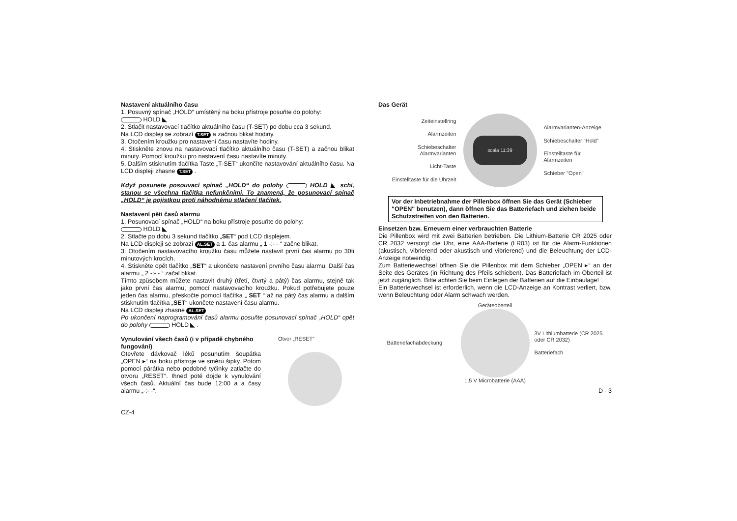Nastavení aktuálního času
1. Posuvný spínač „HOLD“ umístěný na boku přístroje posuňte do polohy:
HOLD ◣
2. Stlačit nastavovací tlačítko aktuálního času (T-SET) po dobu cca 3 sekund.
Na LCD displeji se zobrazí T.SET a začnou blikat hodiny.
3. Otočením kroužku pro nastavení času nastavíte hodiny.
4. Stiskněte znovu na nastavovací tlačítko aktuálního času (T-SET) a začnou blikat minuty. Pomocí kroužku pro nastavení času nastavíte minuty.
5. Dalším stisknutím tlačítka Taste „T-SET“ ukončíte nastavování aktuálního času. Na LCD displeji zhasne T.SET .
Když posunete posouvací spínač „HOLD“ do polohy HOLD ◣ schi, stanou se všechna tlačítka nefunkčními. To znamená, že posunovací spínač „HOLD“ je pojistkou proti náhodnému stlačení tlačítek.
Nastavení pěti časů alarmu
1. Posunovací spínač „HOLD“ na boku přístroje posuňte do polohy:
HOLD ◣
2. Stlačte po dobu 3 sekund tlačítko „SET“ pod LCD displejem.
Na LCD displeji se zobrazí AL.SET a 1. čas alarmu „ 1 -:- - “ začne blikat.
3. Otočením nastavovacího kroužku času můžete nastavit první čas alarmu po 30ti minutových krocích.
4. Stiskněte opět tlačítko „SET“ a ukončete nastavení prvního času alarmu. Další čas alarmu „ 2 -:- - “ začal blikat.
Tímto způsobem můžete nastavit druhý (třetí, čtvrtý a pátý) čas alarmu, stejně tak jako první čas alarmu, pomocí nastavovacího kroužku. Pokud potřebujete pouze jeden čas alarmu, přeskočte pomocí tlačítka „ SET “ až na pátý čas alarmu a dalším stisknutím tlačítka „SET“ ukončete nastavení času alarmu.
Na LCD displeji zhasne AL.SET
Po ukončení naprogramování časů alarmu posuňte posunovací spínač „HOLD“ opět do polohy HOLD ◣ .
Vynulování všech časů (i v případě chybného fungování)
Otevřete dávkovač léků posunutím šoupátka „OPEN ▸“ na boku přístroje ve směru šipky. Potom pomocí párátka nebo podobné tyčinky zatlačte do otvoru „RESET“. Ihned poté dojde k vynulování všech časů. Aktuální čas bude 12:00 a a časy alarmu „-:- -“.
Otvor „RESET“
CZ-4
Das Gerät
Zeiteinstellring
Alarmzeiten
Schiebeschalter Alarmvarianten
Licht-Taste
Einstelltaste für die Uhrzeit
scala 11:39
Alarmvarianten-Anzeige
Schiebeschalter "Hold"
Einstelltaste für Alarmzeiten
Schieber "Open"
Vor der Inbetriebnahme der Pillenbox öffnen Sie das Gerät (Schieber "OPEN" benutzen), dann öffnen Sie das Batteriefach und ziehen beide Schutzstreifen von den Batterien.
Einsetzen bzw. Erneuern einer verbrauchten Batterie
Die Pillenbox wird mit zwei Batterien betrieben. Die Lithium-Batterie CR 2025 oder CR 2032 versorgt die Uhr, eine AAA-Batterie (LR03) ist für die Alarm-Funktionen (akustisch, vibrierend oder akustisch und vibrierend) und die Beleuchtung der LCD-Anzeige notwendig.
Zum Batteriewechsel öffnen Sie die Pillenbox mit dem Schieber „OPEN ▸“ an der Seite des Gerätes (in Richtung des Pfeils schieben). Das Batteriefach im Oberteil ist jetzt zugänglich. Bitte achten Sie beim Einlegen der Batterien auf die Einbaulage!
Ein Batteriewechsel ist erforderlich, wenn die LCD-Anzeige an Kontrast verliert, bzw. wenn Beleuchtung oder Alarm schwach werden.
Geräteoberteil
Batteriefachabdeckung
3V Lithiumbatterie (CR 2025 oder CR 2032)
Batteriefach
1,5 V Microbatterie (AAA)
D - 3